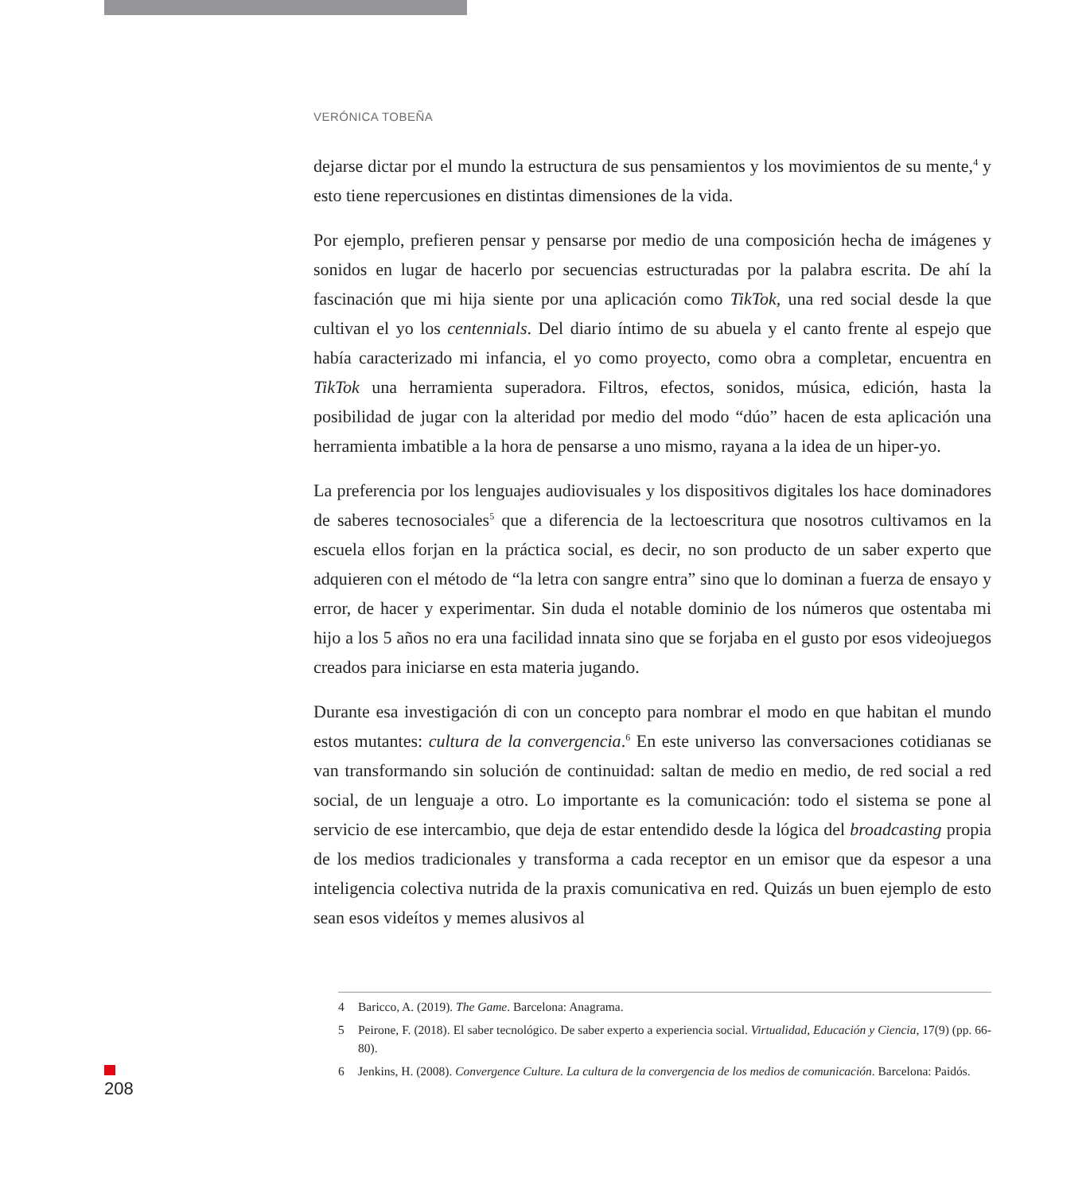VERÓNICA TOBEÑA
dejarse dictar por el mundo la estructura de sus pensamientos y los movimientos de su mente,<sup>4</sup> y esto tiene repercusiones en distintas dimensiones de la vida.
Por ejemplo, prefieren pensar y pensarse por medio de una composición hecha de imágenes y sonidos en lugar de hacerlo por secuencias estructuradas por la palabra escrita. De ahí la fascinación que mi hija siente por una aplicación como TikTok, una red social desde la que cultivan el yo los centennials. Del diario íntimo de su abuela y el canto frente al espejo que había caracterizado mi infancia, el yo como proyecto, como obra a completar, encuentra en TikTok una herramienta superadora. Filtros, efectos, sonidos, música, edición, hasta la posibilidad de jugar con la alteridad por medio del modo “dúo” hacen de esta aplicación una herramienta imbatible a la hora de pensarse a uno mismo, rayana a la idea de un hiper-yo.
La preferencia por los lenguajes audiovisuales y los dispositivos digitales los hace dominadores de saberes tecnosociales<sup>5</sup> que a diferencia de la lectoescritura que nosotros cultivamos en la escuela ellos forjan en la práctica social, es decir, no son producto de un saber experto que adquieren con el método de “la letra con sangre entra” sino que lo dominan a fuerza de ensayo y error, de hacer y experimentar. Sin duda el notable dominio de los números que ostentaba mi hijo a los 5 años no era una facilidad innata sino que se forjaba en el gusto por esos videojuegos creados para iniciarse en esta materia jugando.
Durante esa investigación di con un concepto para nombrar el modo en que habitan el mundo estos mutantes: cultura de la convergencia.<sup>6</sup> En este universo las conversaciones cotidianas se van transformando sin solución de continuidad: saltan de medio en medio, de red social a red social, de un lenguaje a otro. Lo importante es la comunicación: todo el sistema se pone al servicio de ese intercambio, que deja de estar entendido desde la lógica del broadcasting propia de los medios tradicionales y transforma a cada receptor en un emisor que da espesor a una inteligencia colectiva nutrida de la praxis comunicativa en red. Quizás un buen ejemplo de esto sean esos videítos y memes alusivos al
4 Baricco, A. (2019). The Game. Barcelona: Anagrama.
5 Peirone, F. (2018). El saber tecnológico. De saber experto a experiencia social. Virtualidad, Educación y Ciencia, 17(9) (pp. 66-80).
6 Jenkins, H. (2008). Convergence Culture. La cultura de la convergencia de los medios de comunicación. Barcelona: Paidós.
208